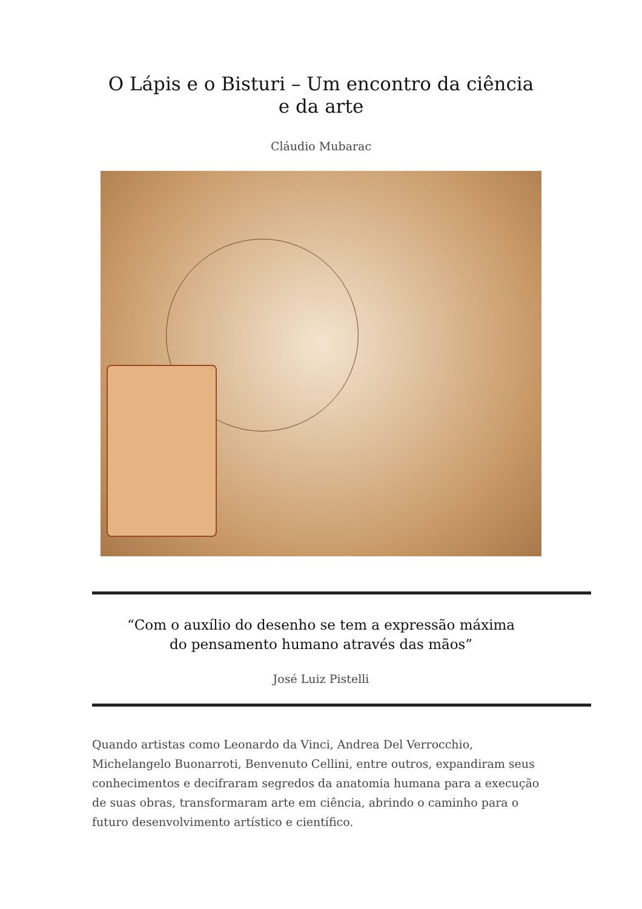O Lápis e o Bisturi – Um encontro da ciência e da arte
Cláudio Mubarac
“Com o auxílio do desenho se tem a expressão máxima
do pensamento humano através das mãos”
José Luiz Pistelli
Quando artistas como Leonardo da Vinci, Andrea Del Verrocchio, Michelangelo Buonarroti, Benvenuto Cellini, entre outros, expandiram seus conhecimentos e decifraram segredos da anatomia humana para a execução de suas obras, transformaram arte em ciência, abrindo o caminho para o futuro desenvolvimento artístico e científico.